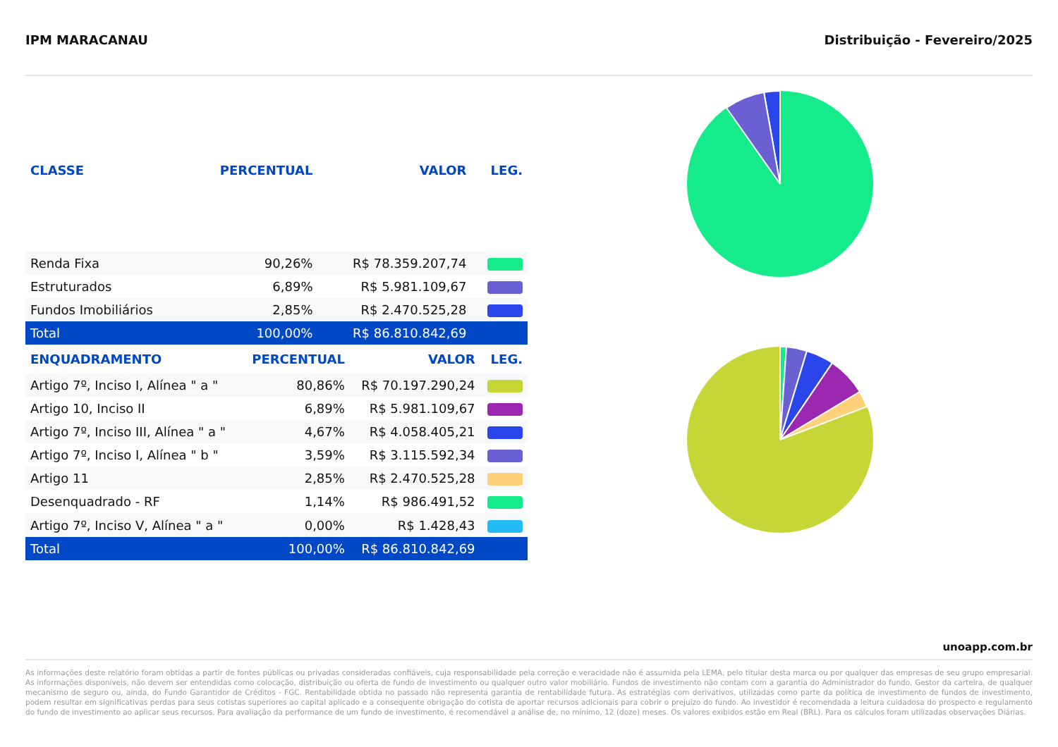IPM MARACANAU Distribuição - Fevereiro/2025
| CLASSE | PERCENTUAL | VALOR | LEG. |
| --- | --- | --- | --- |
| Renda Fixa | 90,26% | R$ 78.359.207,74 | |
| Estruturados | 6,89% | R$ 5.981.109,67 | |
| Fundos Imobiliários | 2,85% | R$ 2.470.525,28 | |
| Total | 100,00% | R$ 86.810.842,69 | |
| ENQUADRAMENTO | PERCENTUAL | VALOR | LEG. |
| --- | --- | --- | --- |
| Artigo 7º, Inciso I, Alínea " a " | 80,86% | R$ 70.197.290,24 | |
| Artigo 10, Inciso II | 6,89% | R$ 5.981.109,67 | |
| Artigo 7º, Inciso III, Alínea " a " | 4,67% | R$ 4.058.405,21 | |
| Artigo 7º, Inciso I, Alínea " b " | 3,59% | R$ 3.115.592,34 | |
| Artigo 11 | 2,85% | R$ 2.470.525,28 | |
| Desenquadrado - RF | 1,14% | R$ 986.491,52 | |
| Artigo 7º, Inciso V, Alínea " a " | 0,00% | R$ 1.428,43 | |
| Total | 100,00% | R$ 86.810.842,69 | |
unoapp.com.br
As informações deste relatório foram obtidas a partir de fontes públicas ou privadas consideradas confiáveis, cuja responsabilidade pela correção e veracidade não é assumida pela LEMA, pelo titular desta marca ou por qualquer das empresas de seu grupo empresarial. As informações disponíveis, não devem ser entendidas como colocação, distribuição ou oferta de fundo de investimento ou qualquer outro valor mobiliário. Fundos de investimento não contam com a garantia do Administrador do fundo, Gestor da carteira, de qualquer mecanismo de seguro ou, ainda, do Fundo Garantidor de Créditos - FGC. Rentabilidade obtida no passado não representa garantia de rentabilidade futura. As estratégias com derivativos, utilizadas como parte da política de investimento de fundos de investimento, podem resultar em significativas perdas para seus cotistas superiores ao capital aplicado e a consequente obrigação do cotista de aportar recursos adicionais para cobrir o prejuízo do fundo. Ao investidor é recomendada a leitura cuidadosa do prospecto e regulamento do fundo de investimento ao aplicar seus recursos. Para avaliação da performance de um fundo de investimento, é recomendável a análise de, no mínimo, 12 (doze) meses. Os valores exibidos estão em Real (BRL). Para os cálculos foram utilizadas observações Diárias.